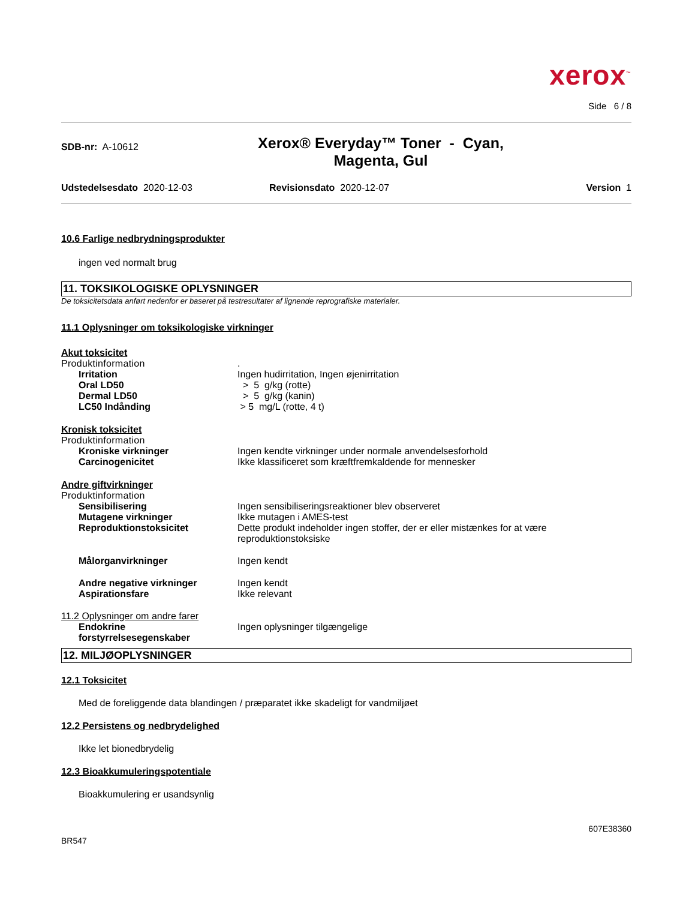xerox<sup>™</sup>
Side 6 / 8
SDB-nr: A-10612
Xerox® Everyday™ Toner - Cyan,
Magenta, Gul
Udstedelsesdato 2020-12-03 Revisionsdato 2020-12-07 Version 1
10.6 Farlige nedbrydningsprodukter
ingen ved normalt brug
11. TOKSIKOLOGISKE OPLYSNINGER
De toksicitetsdata anført nedenfor er baseret på testresultater af lignende reprografiske materialer.
11.1 Oplysninger om toksikologiske virkninger
Akut toksicitet
Produktinformation .
Irritation Ingen hudirritation, Ingen øjenirritation
Oral LD50 > 5 g/kg (rotte)
Dermal LD50 > 5 g/kg (kanin)
LC50 Indånding > 5 mg/L (rotte, 4 t)
Kronisk toksicitet
Produktinformation
Kroniske virkninger Ingen kendte virkninger under normale anvendelsesforhold
Carcinogenicitet Ikke klassificeret som kræftfremkaldende for mennesker
Andre giftvirkninger
Produktinformation
Sensibilisering Ingen sensibiliseringsreaktioner blev observeret
Mutagene virkninger Ikke mutagen i AMES-test
Reproduktionstoksicitet Dette produkt indeholder ingen stoffer, der er eller mistænkes for at være
reproduktionstoksiske
Målorganvirkninger Ingen kendt
Andre negative virkninger Ingen kendt
Aspirationsfare Ikke relevant
11.2 Oplysninger om andre farer
Endokrine
forstyrrelsesegenskaber
Ingen oplysninger tilgængelige
12. MILJØOPLYSNINGER
12.1 Toksicitet
Med de foreliggende data blandingen / præparatet ikke skadeligt for vandmiljøet
12.2 Persistens og nedbrydelighed
Ikke let bionedbrydelig
12.3 Bioakkumuleringspotentiale
Bioakkumulering er usandsynlig
607E38360
BR547